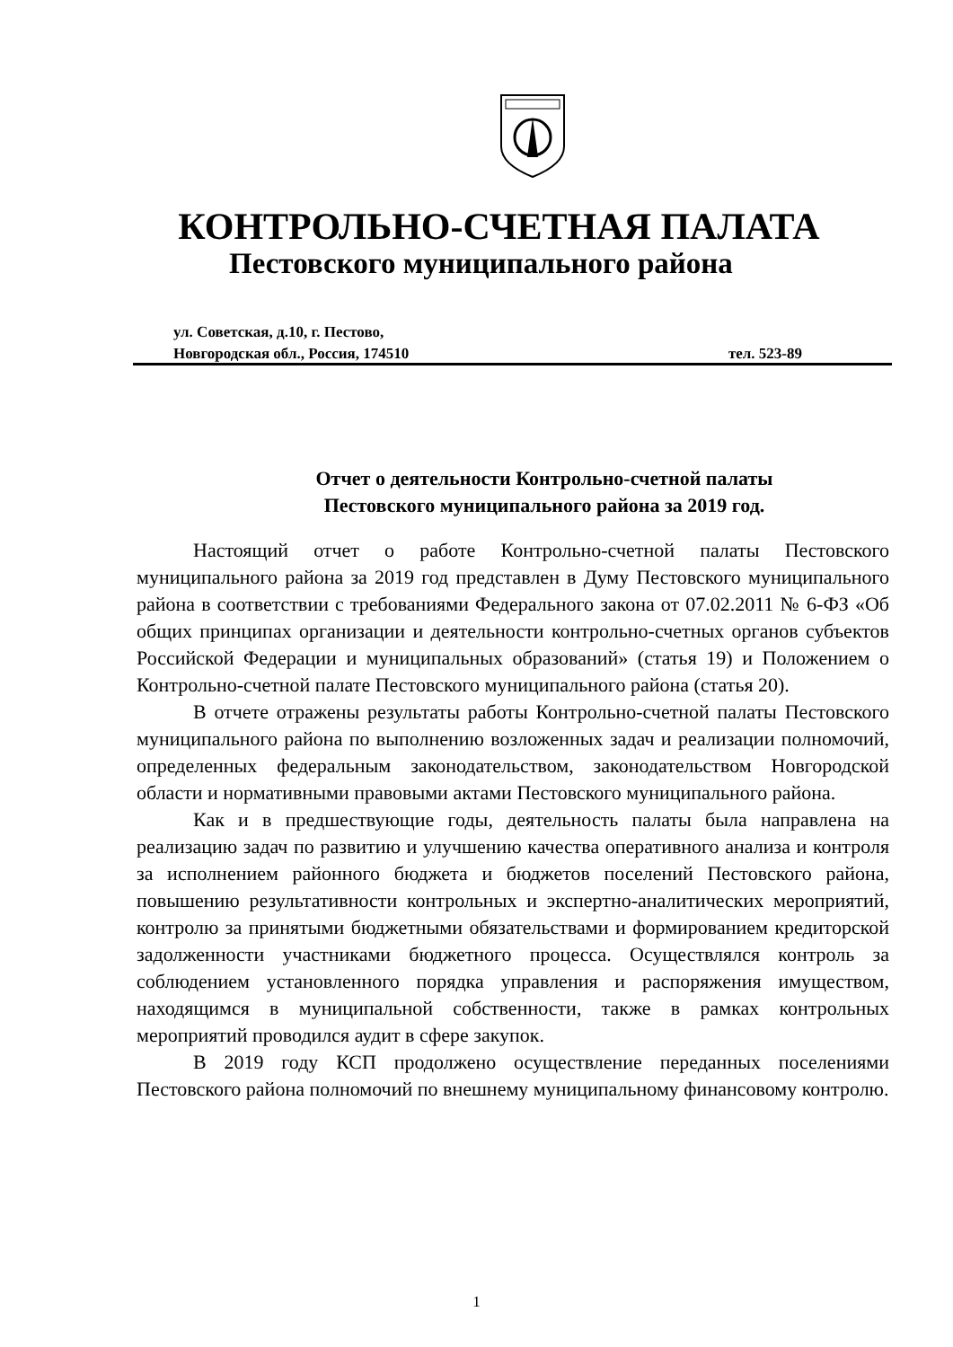КОНТРОЛЬНО-СЧЕТНАЯ ПАЛАТА
Пестовского муниципального района
ул. Советская, д.10, г. Пестово,
Новгородская обл., Россия, 174510 тел. 523-89
Отчет о деятельности Контрольно-счетной палаты
Пестовского муниципального района за 2019 год.
Настоящий отчет о работе Контрольно-счетной палаты Пестовского муниципального района за 2019 год представлен в Думу Пестовского муниципального района в соответствии с требованиями Федерального закона от 07.02.2011 № 6-ФЗ «Об общих принципах организации и деятельности контрольно-счетных органов субъектов Российской Федерации и муниципальных образований» (статья 19) и Положением о Контрольно-счетной палате Пестовского муниципального района (статья 20).
В отчете отражены результаты работы Контрольно-счетной палаты Пестовского муниципального района по выполнению возложенных задач и реализации полномочий, определенных федеральным законодательством, законодательством Новгородской области и нормативными правовыми актами Пестовского муниципального района.
Как и в предшествующие годы, деятельность палаты была направлена на реализацию задач по развитию и улучшению качества оперативного анализа и контроля за исполнением районного бюджета и бюджетов поселений Пестовского района, повышению результативности контрольных и экспертно-аналитических мероприятий, контролю за принятыми бюджетными обязательствами и формированием кредиторской задолженности участниками бюджетного процесса. Осуществлялся контроль за соблюдением установленного порядка управления и распоряжения имуществом, находящимся в муниципальной собственности, также в рамках контрольных мероприятий проводился аудит в сфере закупок.
В 2019 году КСП продолжено осуществление переданных поселениями Пестовского района полномочий по внешнему муниципальному финансовому контролю.
1